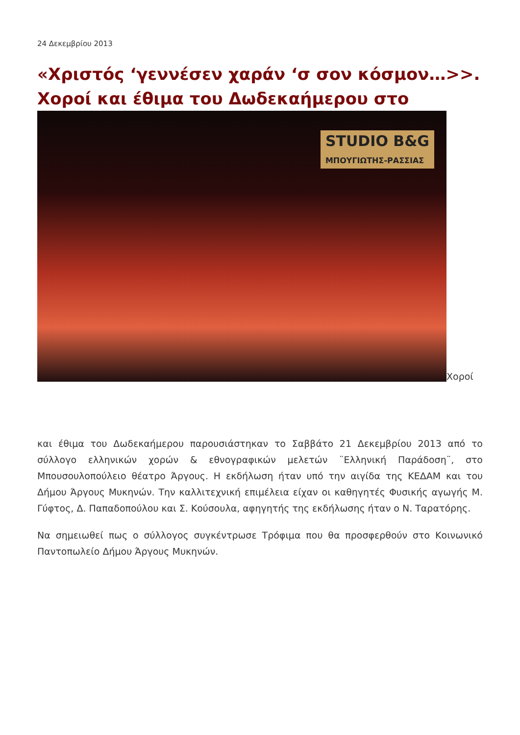24 Δεκεμβρίου 2013
«Χριστός ‘γεννέσεν χαράν ‘σ σον κόσμον…>>. Χοροί και έθιμα του Δωδεκαήμερου στο
STUDIO B&G
ΜΠΟΥΓΙΩΤΗΣ-ΡΑΣΣΙΑΣ Χοροί
και έθιμα του Δωδεκαήμερου παρουσιάστηκαν το Σαββάτο 21 Δεκεμβρίου 2013 από το σύλλογο ελληνικών χορών & εθνογραφικών μελετών ¨Ελληνική Παράδοση¨, στο Μπουσουλοπούλειο θέατρο Άργους. Η εκδήλωση ήταν υπό την αιγίδα της ΚΕΔΑΜ και του Δήμου Άργους Μυκηνών. Την καλλιτεχνική επιμέλεια είχαν οι καθηγητές Φυσικής αγωγής Μ. Γύφτος, Δ. Παπαδοπούλου και Σ. Κούσουλα, αφηγητής της εκδήλωσης ήταν ο Ν. Ταρατόρης.
Να σημειωθεί πως ο σύλλογος συγκέντρωσε Τρόφιμα που θα προσφερθούν στο Κοινωνικό Παντοπωλείο Δήμου Άργους Μυκηνών.